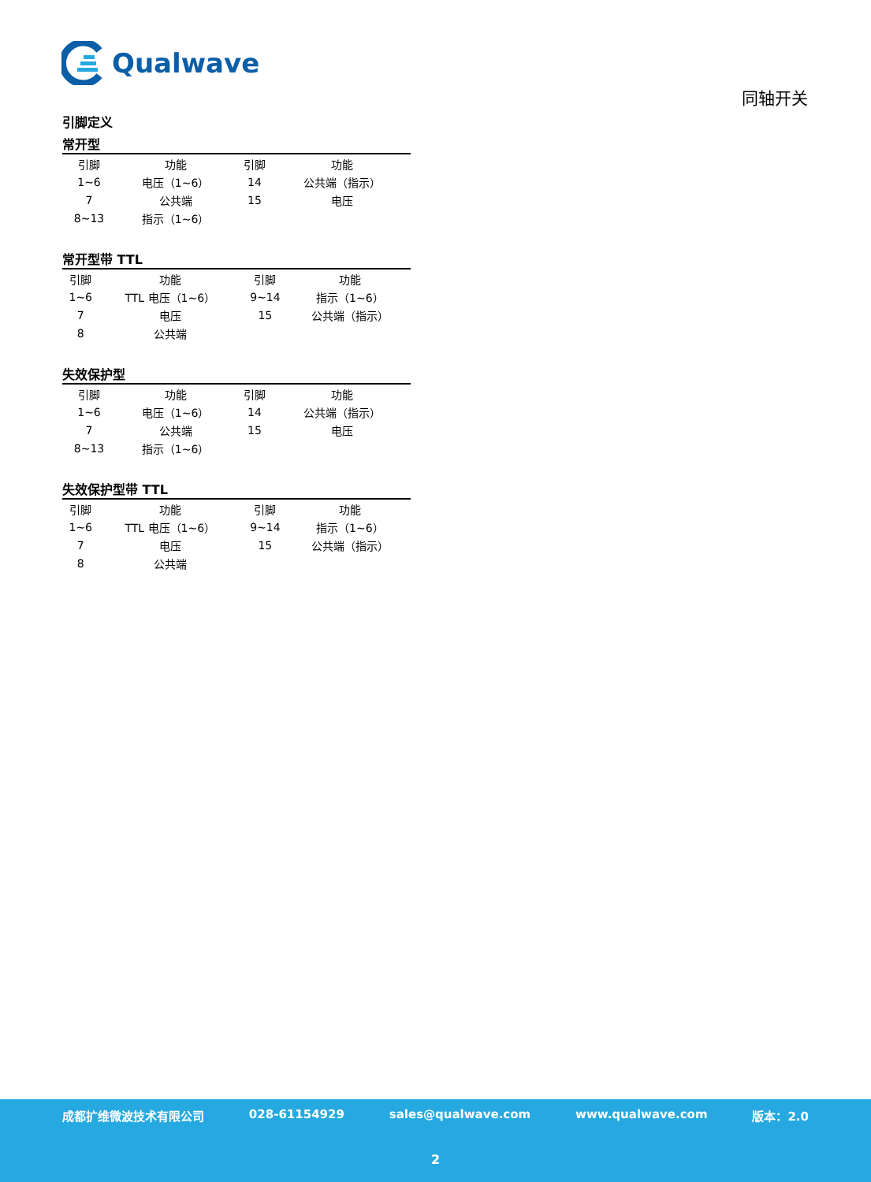Qualwave
同轴开关
引脚定义
常开型
| 引脚 | 功能 | 引脚 | 功能 |
| --- | --- | --- | --- |
| 1~6 | 电压（1~6） | 14 | 公共端（指示） |
| 7 | 公共端 | 15 | 电压 |
| 8~13 | 指示（1~6） | | |
常开型带 TTL
| 引脚 | 功能 | 引脚 | 功能 |
| --- | --- | --- | --- |
| 1~6 | TTL 电压（1~6） | 9~14 | 指示（1~6） |
| 7 | 电压 | 15 | 公共端（指示） |
| 8 | 公共端 | | |
失效保护型
| 引脚 | 功能 | 引脚 | 功能 |
| --- | --- | --- | --- |
| 1~6 | 电压（1~6） | 14 | 公共端（指示） |
| 7 | 公共端 | 15 | 电压 |
| 8~13 | 指示（1~6） | | |
失效保护型带 TTL
| 引脚 | 功能 | 引脚 | 功能 |
| --- | --- | --- | --- |
| 1~6 | TTL 电压（1~6） | 9~14 | 指示（1~6） |
| 7 | 电压 | 15 | 公共端（指示） |
| 8 | 公共端 | | |
成都扩维微波技术有限公司 028-61154929 sales@qualwave.com www.qualwave.com 版本：2.0
2